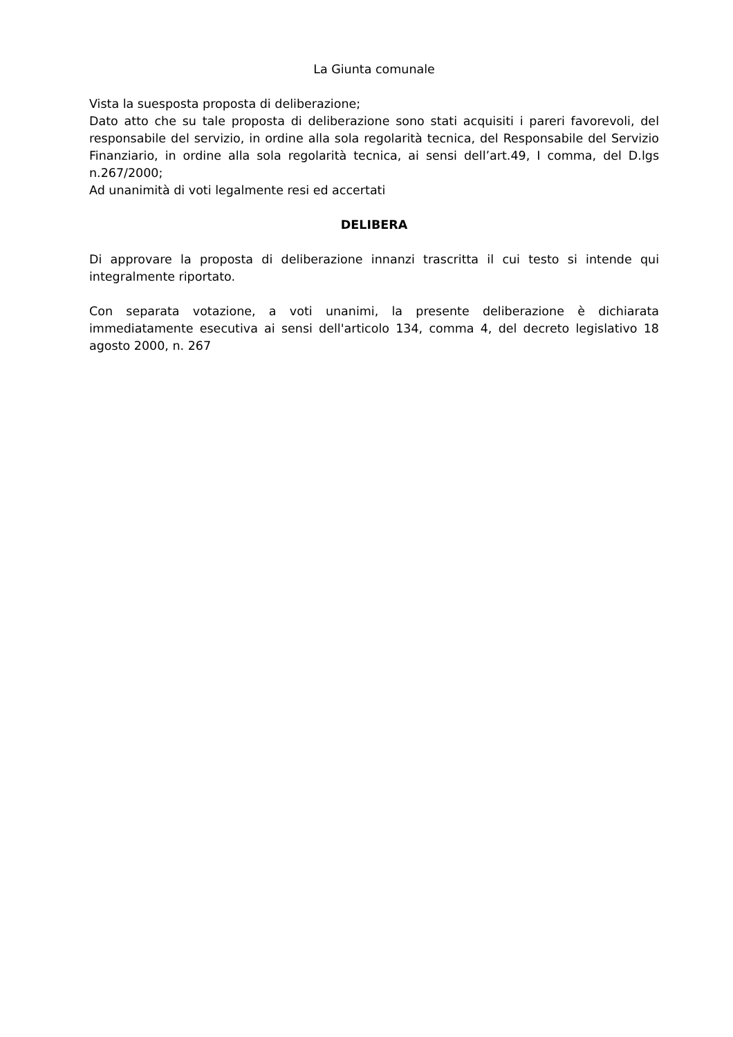La Giunta comunale
Vista la suesposta proposta di deliberazione;
Dato atto che su tale proposta di deliberazione sono stati acquisiti i pareri favorevoli, del responsabile del servizio, in ordine alla sola regolarità tecnica, del Responsabile del Servizio Finanziario, in ordine alla sola regolarità tecnica, ai sensi dell’art.49, I comma, del D.lgs n.267/2000;
Ad unanimità di voti legalmente resi ed accertati
DELIBERA
Di approvare la proposta di deliberazione innanzi trascritta il cui testo si intende qui integralmente riportato.
Con separata votazione, a voti unanimi, la presente deliberazione è dichiarata immediatamente esecutiva ai sensi dell'articolo 134, comma 4, del decreto legislativo 18 agosto 2000, n. 267